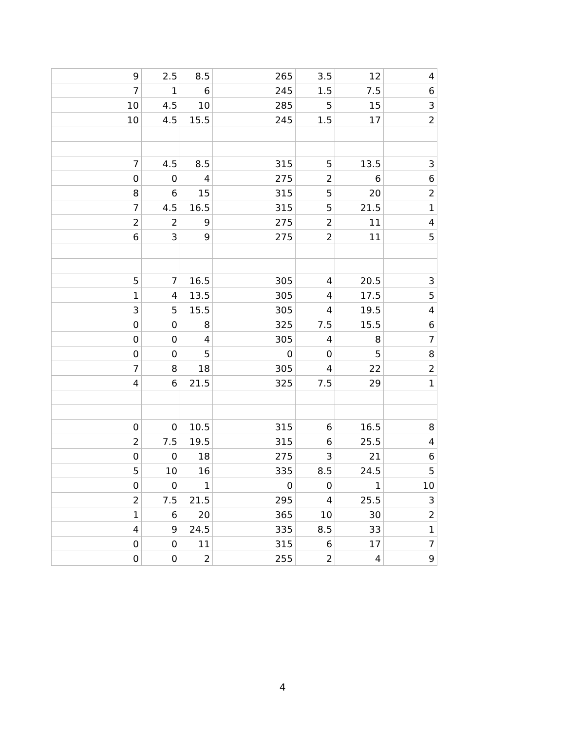| 9 | 2.5 | 8.5 | 265 | 3.5 | 12 | 4 |
| 7 | 1 | 6 | 245 | 1.5 | 7.5 | 6 |
| 10 | 4.5 | 10 | 285 | 5 | 15 | 3 |
| 10 | 4.5 | 15.5 | 245 | 1.5 | 17 | 2 |
| 7 | 4.5 | 8.5 | 315 | 5 | 13.5 | 3 |
| 0 | 0 | 4 | 275 | 2 | 6 | 6 |
| 8 | 6 | 15 | 315 | 5 | 20 | 2 |
| 7 | 4.5 | 16.5 | 315 | 5 | 21.5 | 1 |
| 2 | 2 | 9 | 275 | 2 | 11 | 4 |
| 6 | 3 | 9 | 275 | 2 | 11 | 5 |
| 5 | 7 | 16.5 | 305 | 4 | 20.5 | 3 |
| 1 | 4 | 13.5 | 305 | 4 | 17.5 | 5 |
| 3 | 5 | 15.5 | 305 | 4 | 19.5 | 4 |
| 0 | 0 | 8 | 325 | 7.5 | 15.5 | 6 |
| 0 | 0 | 4 | 305 | 4 | 8 | 7 |
| 0 | 0 | 5 | 0 | 0 | 5 | 8 |
| 7 | 8 | 18 | 305 | 4 | 22 | 2 |
| 4 | 6 | 21.5 | 325 | 7.5 | 29 | 1 |
| 0 | 0 | 10.5 | 315 | 6 | 16.5 | 8 |
| 2 | 7.5 | 19.5 | 315 | 6 | 25.5 | 4 |
| 0 | 0 | 18 | 275 | 3 | 21 | 6 |
| 5 | 10 | 16 | 335 | 8.5 | 24.5 | 5 |
| 0 | 0 | 1 | 0 | 0 | 1 | 10 |
| 2 | 7.5 | 21.5 | 295 | 4 | 25.5 | 3 |
| 1 | 6 | 20 | 365 | 10 | 30 | 2 |
| 4 | 9 | 24.5 | 335 | 8.5 | 33 | 1 |
| 0 | 0 | 11 | 315 | 6 | 17 | 7 |
| 0 | 0 | 2 | 255 | 2 | 4 | 9 |
4